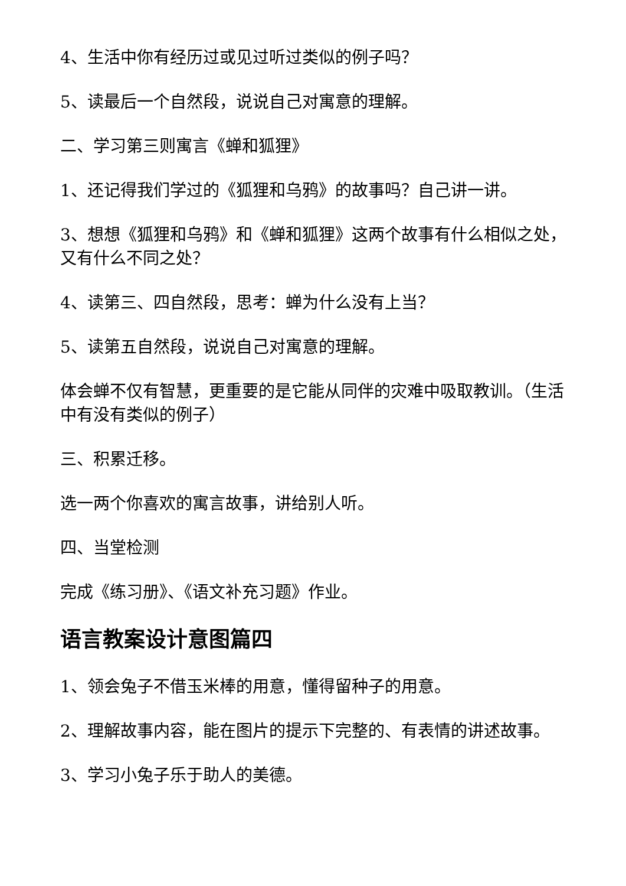4、生活中你有经历过或见过听过类似的例子吗？
5、读最后一个自然段，说说自己对寓意的理解。
二、学习第三则寓言《蝉和狐狸》
1、还记得我们学过的《狐狸和乌鸦》的故事吗？自己讲一讲。
3、想想《狐狸和乌鸦》和《蝉和狐狸》这两个故事有什么相似之处，又有什么不同之处？
4、读第三、四自然段，思考：蝉为什么没有上当？
5、读第五自然段，说说自己对寓意的理解。
体会蝉不仅有智慧，更重要的是它能从同伴的灾难中吸取教训。（生活中有没有类似的例子）
三、积累迁移。
选一两个你喜欢的寓言故事，讲给别人听。
四、当堂检测
完成《练习册》、《语文补充习题》作业。
语言教案设计意图篇四
1、领会兔子不借玉米棒的用意，懂得留种子的用意。
2、理解故事内容，能在图片的提示下完整的、有表情的讲述故事。
3、学习小兔子乐于助人的美德。